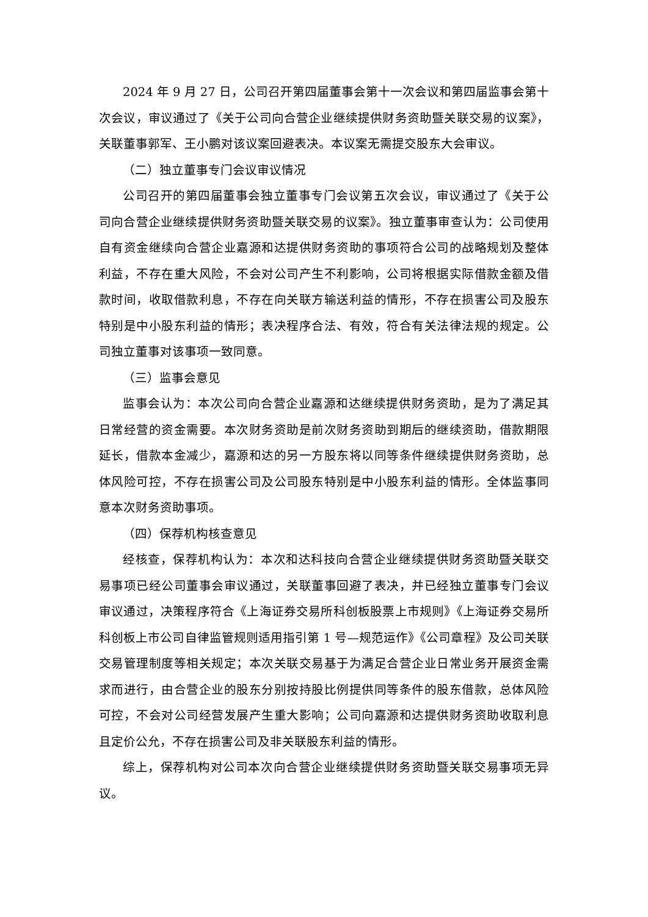2024 年 9 月 27 日，公司召开第四届董事会第十一次会议和第四届监事会第十次会议，审议通过了《关于公司向合营企业继续提供财务资助暨关联交易的议案》，关联董事郭军、王小鹏对该议案回避表决。本议案无需提交股东大会审议。
（二）独立董事专门会议审议情况
公司召开的第四届董事会独立董事专门会议第五次会议，审议通过了《关于公司向合营企业继续提供财务资助暨关联交易的议案》。独立董事审查认为：公司使用自有资金继续向合营企业嘉源和达提供财务资助的事项符合公司的战略规划及整体利益，不存在重大风险，不会对公司产生不利影响，公司将根据实际借款金额及借款时间，收取借款利息，不存在向关联方输送利益的情形，不存在损害公司及股东特别是中小股东利益的情形；表决程序合法、有效，符合有关法律法规的规定。公司独立董事对该事项一致同意。
（三）监事会意见
监事会认为：本次公司向合营企业嘉源和达继续提供财务资助，是为了满足其日常经营的资金需要。本次财务资助是前次财务资助到期后的继续资助，借款期限延长，借款本金减少，嘉源和达的另一方股东将以同等条件继续提供财务资助，总体风险可控，不存在损害公司及公司股东特别是中小股东利益的情形。全体监事同意本次财务资助事项。
（四）保荐机构核查意见
经核查，保荐机构认为：本次和达科技向合营企业继续提供财务资助暨关联交易事项已经公司董事会审议通过，关联董事回避了表决，并已经独立董事专门会议审议通过，决策程序符合《上海证券交易所科创板股票上市规则》《上海证券交易所科创板上市公司自律监管规则适用指引第 1 号—规范运作》《公司章程》及公司关联交易管理制度等相关规定；本次关联交易基于为满足合营企业日常业务开展资金需求而进行，由合营企业的股东分别按持股比例提供同等条件的股东借款，总体风险可控，不会对公司经营发展产生重大影响；公司向嘉源和达提供财务资助收取利息且定价公允，不存在损害公司及非关联股东利益的情形。
综上，保荐机构对公司本次向合营企业继续提供财务资助暨关联交易事项无异议。